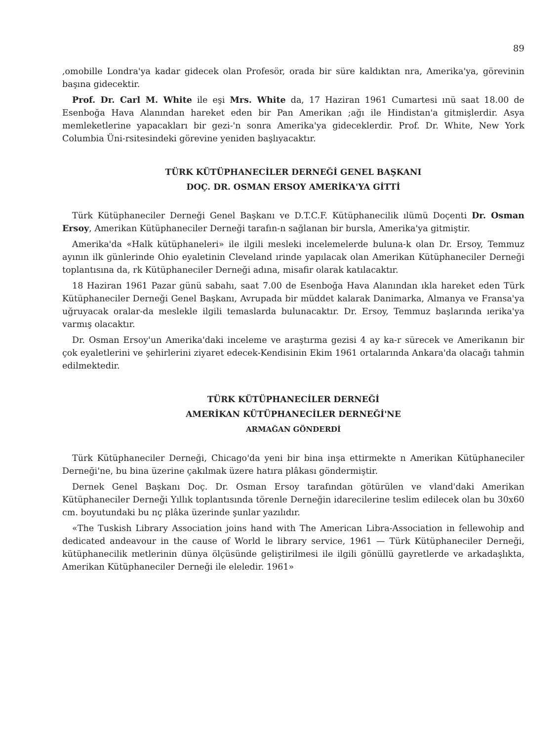89
,omobille Londra'ya kadar gidecek olan Profesör, orada bir süre kaldıktan nra, Amerika'ya, görevinin başına gidecektir.
Prof. Dr. Carl M. White ile eşi Mrs. White da, 17 Haziran 1961 Cumartesi ınü saat 18.00 de Esenboğa Hava Alanından hareket eden bir Pan Amerikan ;ağı ile Hindistan'a gitmişlerdir. Asya memleketlerine yapacakları bir gezi-'n sonra Amerika'ya gideceklerdir. Prof. Dr. White, New York Columbia Üni-rsitesindeki görevine yeniden başlıyacaktır.
TÜRK KÜTÜPHANECİLER DERNEĞİ GENEL BAŞKANI
DOÇ. DR. OSMAN ERSOY AMERİKA'YA GİTTİ
Türk Kütüphaneciler Derneği Genel Başkanı ve D.T.C.F. Kütüphanecilik ılümü Doçenti Dr. Osman Ersoy, Amerikan Kütüphaneciler Derneği tarafın-n sağlanan bir bursla, Amerika'ya gitmiştir.
Amerika'da «Halk kütüphaneleri» ile ilgili mesleki incelemelerde buluna-k olan Dr. Ersoy, Temmuz ayının ilk günlerinde Ohio eyaletinin Cleveland ırinde yapılacak olan Amerikan Kütüphaneciler Derneği toplantısına da, rk Kütüphaneciler Derneği adına, misafir olarak katılacaktır.
18 Haziran 1961 Pazar günü sabahı, saat 7.00 de Esenboğa Hava Alanından ıkla hareket eden Türk Kütüphaneciler Derneği Genel Başkanı, Avrupada bir müddet kalarak Danimarka, Almanya ve Fransa'ya uğruyacak oralar-da meslekle ilgili temaslarda bulunacaktır. Dr. Ersoy, Temmuz başlarında ıerika'ya varmış olacaktır.
Dr. Osman Ersoy'un Amerika'daki inceleme ve araştırma gezisi 4 ay ka-r sürecek ve Amerikanın bir çok eyaletlerini ve şehirlerini ziyaret edecek-Kendisinin Ekim 1961 ortalarında Ankara'da olacağı tahmin edilmektedir.
TÜRK KÜTÜPHANECİLER DERNEĞİ
AMERİKAN KÜTÜPHANECİLER DERNEĞİ'NE
ARMAĞAN GÖNDERDİ
Türk Kütüphaneciler Derneği, Chicago'da yeni bir bina inşa ettirmekte n Amerikan Kütüphaneciler Derneği'ne, bu bina üzerine çakılmak üzere hatıra plâkası göndermiştir.
Dernek Genel Başkanı Doç. Dr. Osman Ersoy tarafından götürülen ve vland'daki Amerikan Kütüphaneciler Derneği Yıllık toplantısında törenle Derneğin idarecilerine teslim edilecek olan bu 30x60 cm. boyutundaki bu nç plâka üzerinde şunlar yazılıdır.
«The Tuskish Library Association joins hand with The American Libra-Association in fellewohip and dedicated andeavour in the cause of World le library service, 1961 — Türk Kütüphaneciler Derneği, kütüphanecilik metlerinin dünya ölçüsünde geliştirilmesi ile ilgili gönüllü gayretlerde ve arkadaşlıkta, Amerikan Kütüphaneciler Derneği ile eleledir. 1961»